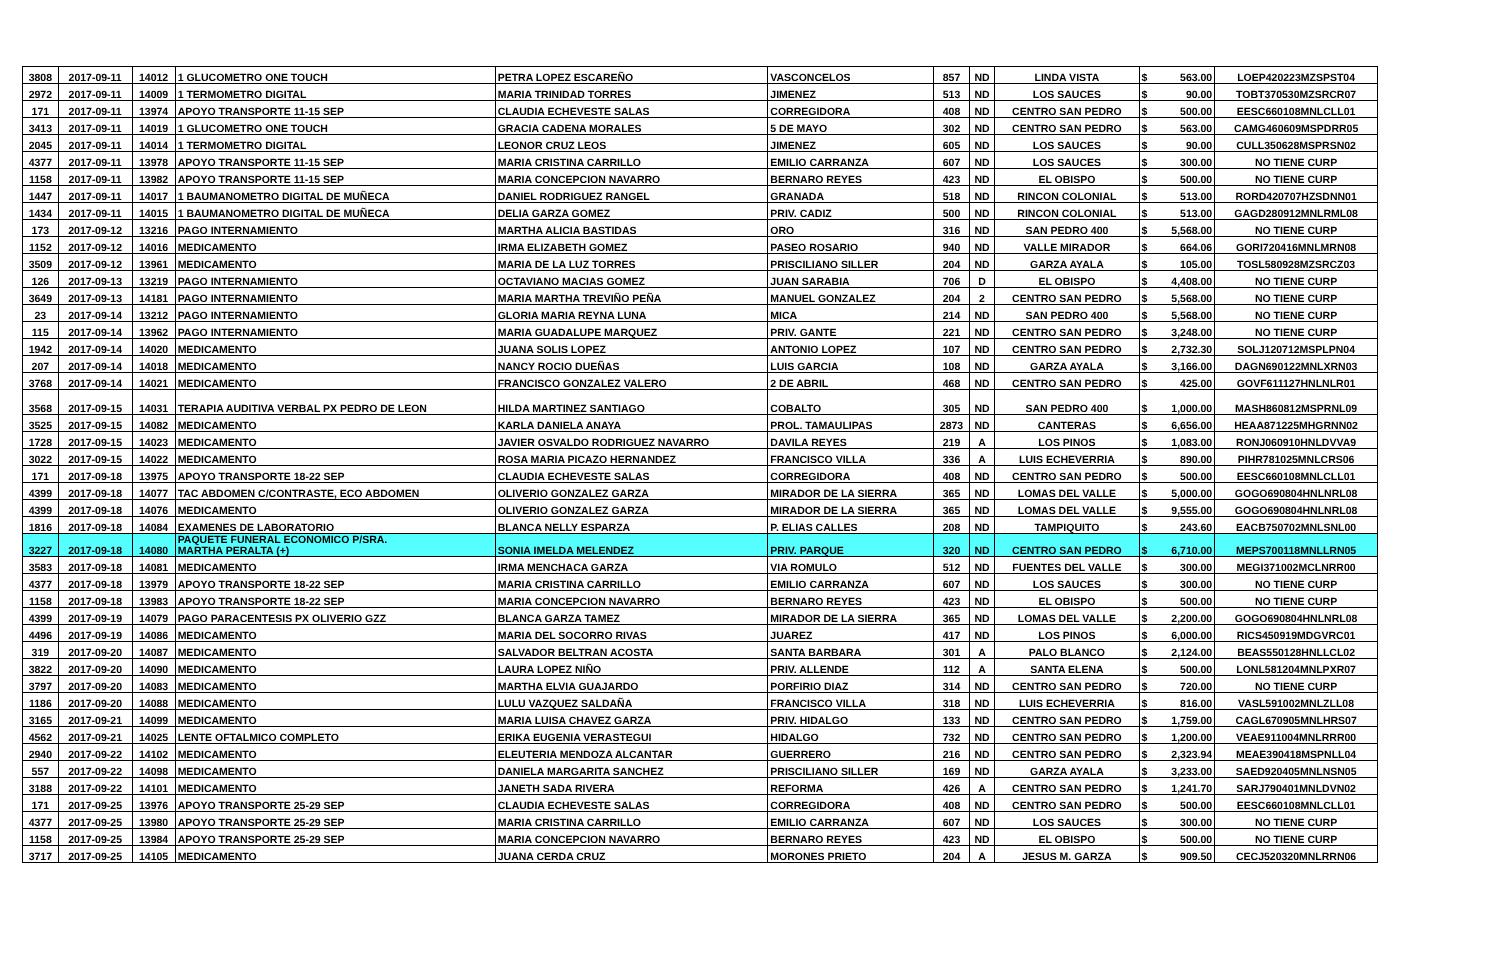| 3808 | 2017-09-11 | 14012 | 1 GLUCOMETRO ONE TOUCH | PETRA LOPEZ ESCAREÑO | VASCONCELOS | 857 | ND | LINDA VISTA | $ | 563.00 | LOEP420223MZSPST04 |
| 2972 | 2017-09-11 | 14009 | 1 TERMOMETRO DIGITAL | MARIA TRINIDAD TORRES | JIMENEZ | 513 | ND | LOS SAUCES | $ | 90.00 | TOBT370530MZSRCR07 |
| 171 | 2017-09-11 | 13974 | APOYO TRANSPORTE 11-15 SEP | CLAUDIA ECHEVESTE SALAS | CORREGIDORA | 408 | ND | CENTRO SAN PEDRO | $ | 500.00 | EESC660108MNLCLL01 |
| 3413 | 2017-09-11 | 14019 | 1 GLUCOMETRO ONE TOUCH | GRACIA CADENA MORALES | 5 DE MAYO | 302 | ND | CENTRO SAN PEDRO | $ | 563.00 | CAMG460609MSPDRR05 |
| 2045 | 2017-09-11 | 14014 | 1 TERMOMETRO DIGITAL | LEONOR CRUZ LEOS | JIMENEZ | 605 | ND | LOS SAUCES | $ | 90.00 | CULL350628MSPRSN02 |
| 4377 | 2017-09-11 | 13978 | APOYO TRANSPORTE 11-15 SEP | MARIA CRISTINA CARRILLO | EMILIO CARRANZA | 607 | ND | LOS SAUCES | $ | 300.00 | NO TIENE CURP |
| 1158 | 2017-09-11 | 13982 | APOYO TRANSPORTE 11-15 SEP | MARIA CONCEPCION NAVARRO | BERNARO REYES | 423 | ND | EL OBISPO | $ | 500.00 | NO TIENE CURP |
| 1447 | 2017-09-11 | 14017 | 1 BAUMANOMETRO DIGITAL DE MUÑECA | DANIEL RODRIGUEZ RANGEL | GRANADA | 518 | ND | RINCON COLONIAL | $ | 513.00 | RORD420707HZSDNN01 |
| 1434 | 2017-09-11 | 14015 | 1 BAUMANOMETRO DIGITAL DE MUÑECA | DELIA GARZA GOMEZ | PRIV. CADIZ | 500 | ND | RINCON COLONIAL | $ | 513.00 | GAGD280912MNLRML08 |
| 173 | 2017-09-12 | 13216 | PAGO INTERNAMIENTO | MARTHA ALICIA BASTIDAS | ORO | 316 | ND | SAN PEDRO 400 | $ | 5,568.00 | NO TIENE CURP |
| 1152 | 2017-09-12 | 14016 | MEDICAMENTO | IRMA ELIZABETH GOMEZ | PASEO ROSARIO | 940 | ND | VALLE MIRADOR | $ | 664.06 | GORI720416MNLMRN08 |
| 3509 | 2017-09-12 | 13961 | MEDICAMENTO | MARIA DE LA LUZ TORRES | PRISCILIANO SILLER | 204 | ND | GARZA AYALA | $ | 105.00 | TOSL580928MZSRCZ03 |
| 126 | 2017-09-13 | 13219 | PAGO INTERNAMIENTO | OCTAVIANO MACIAS GOMEZ | JUAN SARABIA | 706 | D | EL OBISPO | $ | 4,408.00 | NO TIENE CURP |
| 3649 | 2017-09-13 | 14181 | PAGO INTERNAMIENTO | MARIA MARTHA TREVIÑO PEÑA | MANUEL GONZALEZ | 204 | 2 | CENTRO SAN PEDRO | $ | 5,568.00 | NO TIENE CURP |
| 23 | 2017-09-14 | 13212 | PAGO INTERNAMIENTO | GLORIA MARIA REYNA LUNA | MICA | 214 | ND | SAN PEDRO 400 | $ | 5,568.00 | NO TIENE CURP |
| 115 | 2017-09-14 | 13962 | PAGO INTERNAMIENTO | MARIA GUADALUPE MARQUEZ | PRIV. GANTE | 221 | ND | CENTRO SAN PEDRO | $ | 3,248.00 | NO TIENE CURP |
| 1942 | 2017-09-14 | 14020 | MEDICAMENTO | JUANA SOLIS LOPEZ | ANTONIO LOPEZ | 107 | ND | CENTRO SAN PEDRO | $ | 2,732.30 | SOLJ120712MSPLPN04 |
| 207 | 2017-09-14 | 14018 | MEDICAMENTO | NANCY ROCIO DUEÑAS | LUIS GARCIA | 108 | ND | GARZA AYALA | $ | 3,166.00 | DAGN690122MNLXRN03 |
| 3768 | 2017-09-14 | 14021 | MEDICAMENTO | FRANCISCO GONZALEZ VALERO | 2 DE ABRIL | 468 | ND | CENTRO SAN PEDRO | $ | 425.00 | GOVF611127HNLNLR01 |
| 3568 | 2017-09-15 | 14031 | TERAPIA AUDITIVA VERBAL PX PEDRO DE LEON | HILDA MARTINEZ SANTIAGO | COBALTO | 305 | ND | SAN PEDRO 400 | $ | 1,000.00 | MASH860812MSPRNL09 |
| 3525 | 2017-09-15 | 14082 | MEDICAMENTO | KARLA DANIELA ANAYA | PROL. TAMAULIPAS | 2873 | ND | CANTERAS | $ | 6,656.00 | HEAA871225MHGRNN02 |
| 1728 | 2017-09-15 | 14023 | MEDICAMENTO | JAVIER OSVALDO RODRIGUEZ NAVARRO | DAVILA REYES | 219 | A | LOS PINOS | $ | 1,083.00 | RONJ060910HNLDVVA9 |
| 3022 | 2017-09-15 | 14022 | MEDICAMENTO | ROSA MARIA PICAZO HERNANDEZ | FRANCISCO VILLA | 336 | A | LUIS ECHEVERRIA | $ | 890.00 | PIHR781025MNLCRS06 |
| 171 | 2017-09-18 | 13975 | APOYO TRANSPORTE 18-22 SEP | CLAUDIA ECHEVESTE SALAS | CORREGIDORA | 408 | ND | CENTRO SAN PEDRO | $ | 500.00 | EESC660108MNLCLL01 |
| 4399 | 2017-09-18 | 14077 | TAC ABDOMEN C/CONTRASTE, ECO ABDOMEN | OLIVERIO GONZALEZ GARZA | MIRADOR DE LA SIERRA | 365 | ND | LOMAS DEL VALLE | $ | 5,000.00 | GOGO690804HNLNRL08 |
| 4399 | 2017-09-18 | 14076 | MEDICAMENTO | OLIVERIO GONZALEZ GARZA | MIRADOR DE LA SIERRA | 365 | ND | LOMAS DEL VALLE | $ | 9,555.00 | GOGO690804HNLNRL08 |
| 1816 | 2017-09-18 | 14084 | EXAMENES DE LABORATORIO | BLANCA NELLY ESPARZA | P. ELIAS CALLES | 208 | ND | TAMPIQUITO | $ | 243.60 | EACB750702MNLSNL00 |
| 3227 | 2017-09-18 | 14080 | PAQUETE FUNERAL ECONOMICO P/SRA. MARTHA PERALTA (+) | SONIA IMELDA MELENDEZ | PRIV. PARQUE | 320 | ND | CENTRO SAN PEDRO | $ | 6,710.00 | MEPS700118MNLLRN05 |
| 3583 | 2017-09-18 | 14081 | MEDICAMENTO | IRMA MENCHACA GARZA | VIA ROMULO | 512 | ND | FUENTES DEL VALLE | $ | 300.00 | MEGI371002MCLNRR00 |
| 4377 | 2017-09-18 | 13979 | APOYO TRANSPORTE 18-22 SEP | MARIA CRISTINA CARRILLO | EMILIO CARRANZA | 607 | ND | LOS SAUCES | $ | 300.00 | NO TIENE CURP |
| 1158 | 2017-09-18 | 13983 | APOYO TRANSPORTE 18-22 SEP | MARIA CONCEPCION NAVARRO | BERNARO REYES | 423 | ND | EL OBISPO | $ | 500.00 | NO TIENE CURP |
| 4399 | 2017-09-19 | 14079 | PAGO PARACENTESIS PX OLIVERIO GZZ | BLANCA GARZA TAMEZ | MIRADOR DE LA SIERRA | 365 | ND | LOMAS DEL VALLE | $ | 2,200.00 | GOGO690804HNLNRL08 |
| 4496 | 2017-09-19 | 14086 | MEDICAMENTO | MARIA DEL SOCORRO RIVAS | JUAREZ | 417 | ND | LOS PINOS | $ | 6,000.00 | RICS450919MDGVRC01 |
| 319 | 2017-09-20 | 14087 | MEDICAMENTO | SALVADOR BELTRAN ACOSTA | SANTA BARBARA | 301 | A | PALO BLANCO | $ | 2,124.00 | BEAS550128HNLLCL02 |
| 3822 | 2017-09-20 | 14090 | MEDICAMENTO | LAURA LOPEZ NIÑO | PRIV. ALLENDE | 112 | A | SANTA ELENA | $ | 500.00 | LONL581204MNLPXR07 |
| 3797 | 2017-09-20 | 14083 | MEDICAMENTO | MARTHA ELVIA GUAJARDO | PORFIRIO DIAZ | 314 | ND | CENTRO SAN PEDRO | $ | 720.00 | NO TIENE CURP |
| 1186 | 2017-09-20 | 14088 | MEDICAMENTO | LULU VAZQUEZ SALDAÑA | FRANCISCO VILLA | 318 | ND | LUIS ECHEVERRIA | $ | 816.00 | VASL591002MNLZLL08 |
| 3165 | 2017-09-21 | 14099 | MEDICAMENTO | MARIA LUISA CHAVEZ GARZA | PRIV. HIDALGO | 133 | ND | CENTRO SAN PEDRO | $ | 1,759.00 | CAGL670905MNLHRS07 |
| 4562 | 2017-09-21 | 14025 | LENTE OFTALMICO COMPLETO | ERIKA EUGENIA VERASTEGUI | HIDALGO | 732 | ND | CENTRO SAN PEDRO | $ | 1,200.00 | VEAE911004MNLRRR00 |
| 2940 | 2017-09-22 | 14102 | MEDICAMENTO | ELEUTERIA MENDOZA ALCANTAR | GUERRERO | 216 | ND | CENTRO SAN PEDRO | $ | 2,323.94 | MEAE390418MSPNLL04 |
| 557 | 2017-09-22 | 14098 | MEDICAMENTO | DANIELA MARGARITA SANCHEZ | PRISCILIANO SILLER | 169 | ND | GARZA AYALA | $ | 3,233.00 | SAED920405MNLNSN05 |
| 3188 | 2017-09-22 | 14101 | MEDICAMENTO | JANETH SADA RIVERA | REFORMA | 426 | A | CENTRO SAN PEDRO | $ | 1,241.70 | SARJ790401MNLDVN02 |
| 171 | 2017-09-25 | 13976 | APOYO TRANSPORTE 25-29 SEP | CLAUDIA ECHEVESTE SALAS | CORREGIDORA | 408 | ND | CENTRO SAN PEDRO | $ | 500.00 | EESC660108MNLCLL01 |
| 4377 | 2017-09-25 | 13980 | APOYO TRANSPORTE 25-29 SEP | MARIA CRISTINA CARRILLO | EMILIO CARRANZA | 607 | ND | LOS SAUCES | $ | 300.00 | NO TIENE CURP |
| 1158 | 2017-09-25 | 13984 | APOYO TRANSPORTE 25-29 SEP | MARIA CONCEPCION NAVARRO | BERNARO REYES | 423 | ND | EL OBISPO | $ | 500.00 | NO TIENE CURP |
| 3717 | 2017-09-25 | 14105 | MEDICAMENTO | JUANA CERDA CRUZ | MORONES PRIETO | 204 | A | JESUS M. GARZA | $ | 909.50 | CECJ520320MNLRRN06 |